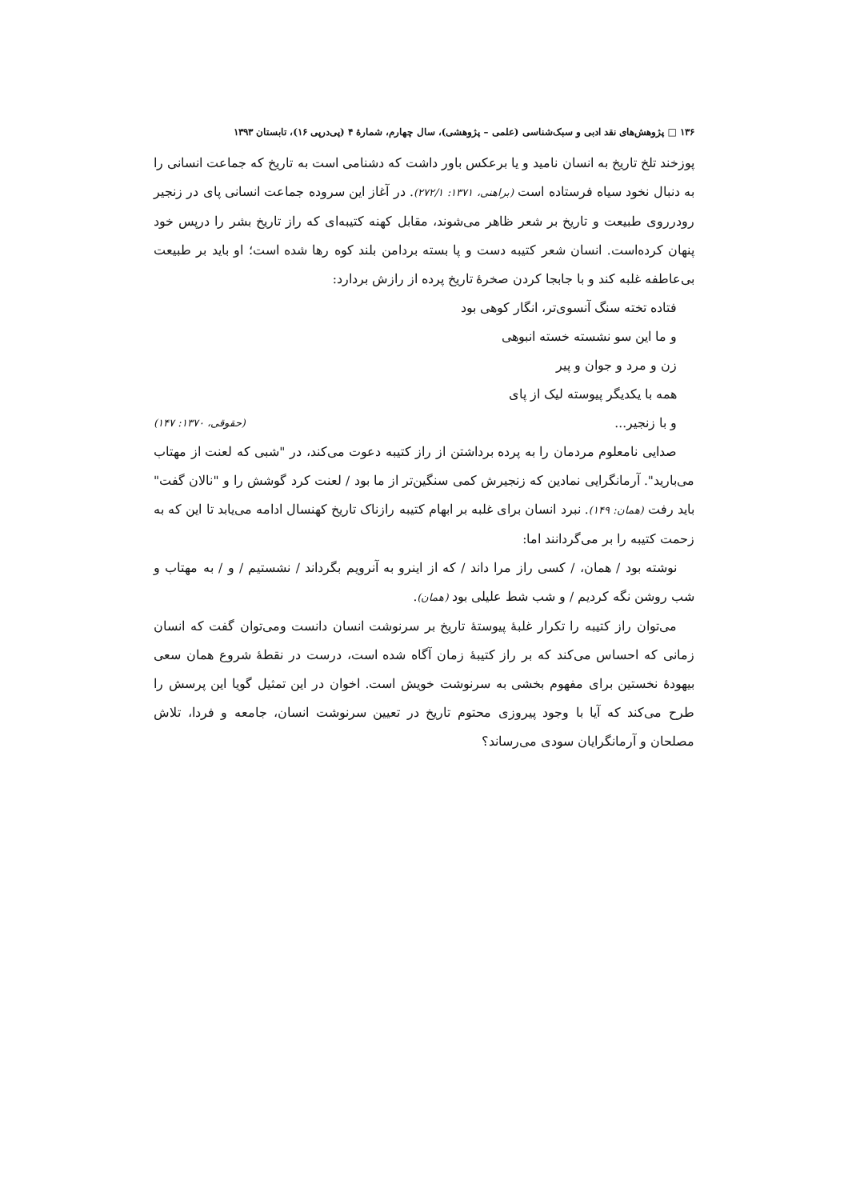۱۳۶ □ پژوهش‌های نقد ادبی و سبک‌شناسی (علمی – پژوهشی)، سال چهارم، شمارهٔ ۴ (پی‌درپی ۱۶)، تابستان ۱۳۹۳
پوزخند تلخ تاریخ به انسان نامید و یا برعکس باور داشت که دشنامی است به تاریخ که جماعت انسانی را به دنبال نخود سیاه فرستاده است (براهنی، ۱۳۷۱: ۲۷۲/۱). در آغاز این سروده جماعت انسانی پای در زنجیر رودرروی طبیعت و تاریخ بر شعر ظاهر می‌شوند، مقابل کهنه کتیبه‌ای که راز تاریخ بشر را درپس خود پنهان کرده‌است. انسان شعر کتیبه دست و پا بسته بردامن بلند کوه رها شده است؛ او باید بر طبیعت بی‌عاطفه غلبه کند و با جابجا کردن صخرهٔ تاریخ پرده از رازش بردارد:
فتاده تخته سنگ آنسوی‌تر، انگار کوهی بود
و ما این سو نشسته خسته انبوهی
زن و مرد و جوان و پیر
همه با یکدیگر پیوسته لیک از پای
و با زنجیر... (حقوقی، ۱۳۷۰: ۱۴۷)
صدایی نامعلوم مردمان را به پرده برداشتن از راز کتیبه دعوت می‌کند، در "شبی که لعنت از مهتاب می‌بارید". آرمانگرایی نمادین که زنجیرش کمی سنگین‌تر از ما بود / لعنت کرد گوشش را و "نالان گفت" باید رفت (همان: ۱۴۹). نبرد انسان برای غلبه بر ابهام کتیبه رازناک تاریخ کهنسال ادامه می‌یابد تا این که به زحمت کتیبه را بر می‌گردانند اما:
نوشته بود / همان، / کسی راز مرا داند / که از اینرو به آنرویم بگرداند / نشستیم / و / به مهتاب و شب روشن نگه کردیم / و شب شط علیلی بود (همان).
می‌توان راز کتیبه را تکرار غلبهٔ پیوستهٔ تاریخ بر سرنوشت انسان دانست ومی‌توان گفت که انسان زمانی که احساس می‌کند که بر راز کتیبهٔ زمان آگاه شده است، درست در نقطهٔ شروع همان سعی بیهودهٔ نخستین برای مفهوم بخشی به سرنوشت خویش است. اخوان در این تمثیل گویا این پرسش را طرح می‌کند که آیا با وجود پیروزی محتوم تاریخ در تعیین سرنوشت انسان، جامعه و فردا، تلاش مصلحان و آرمانگرایان سودی می‌رساند؟